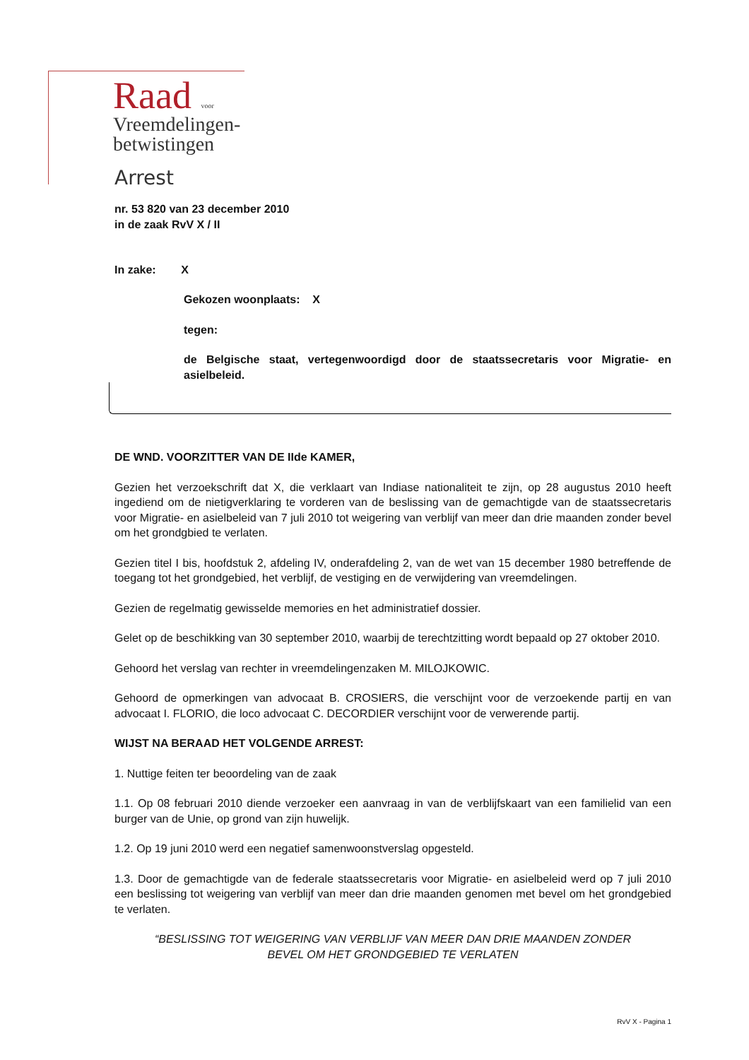Raad voor
Vreemdelingen-
betwistingen
Arrest
nr. 53 820 van 23 december 2010
in de zaak RvV X / II
In zake: X
Gekozen woonplaats: X
tegen:
de Belgische staat, vertegenwoordigd door de staatssecretaris voor Migratie- en asielbeleid.
DE WND. VOORZITTER VAN DE IIde KAMER,
Gezien het verzoekschrift dat X, die verklaart van Indiase nationaliteit te zijn, op 28 augustus 2010 heeft ingediend om de nietigverklaring te vorderen van de beslissing van de gemachtigde van de staatssecretaris voor Migratie- en asielbeleid van 7 juli 2010 tot weigering van verblijf van meer dan drie maanden zonder bevel om het grondgbied te verlaten.
Gezien titel I bis, hoofdstuk 2, afdeling IV, onderafdeling 2, van de wet van 15 december 1980 betreffende de toegang tot het grondgebied, het verblijf, de vestiging en de verwijdering van vreemdelingen.
Gezien de regelmatig gewisselde memories en het administratief dossier.
Gelet op de beschikking van 30 september 2010, waarbij de terechtzitting wordt bepaald op 27 oktober 2010.
Gehoord het verslag van rechter in vreemdelingenzaken M. MILOJKOWIC.
Gehoord de opmerkingen van advocaat B. CROSIERS, die verschijnt voor de verzoekende partij en van advocaat I. FLORIO, die loco advocaat C. DECORDIER verschijnt voor de verwerende partij.
WIJST NA BERAAD HET VOLGENDE ARREST:
1. Nuttige feiten ter beoordeling van de zaak
1.1. Op 08 februari 2010 diende verzoeker een aanvraag in van de verblijfskaart van een familielid van een burger van de Unie, op grond van zijn huwelijk.
1.2. Op 19 juni 2010 werd een negatief samenwoonstverslag opgesteld.
1.3. Door de gemachtigde van de federale staatssecretaris voor Migratie- en asielbeleid werd op 7 juli 2010 een beslissing tot weigering van verblijf van meer dan drie maanden genomen met bevel om het grondgebied te verlaten.
“BESLISSING TOT WEIGERING VAN VERBLIJF VAN MEER DAN DRIE MAANDEN ZONDER BEVEL OM HET GRONDGEBIED TE VERLATEN
RvV X - Pagina 1